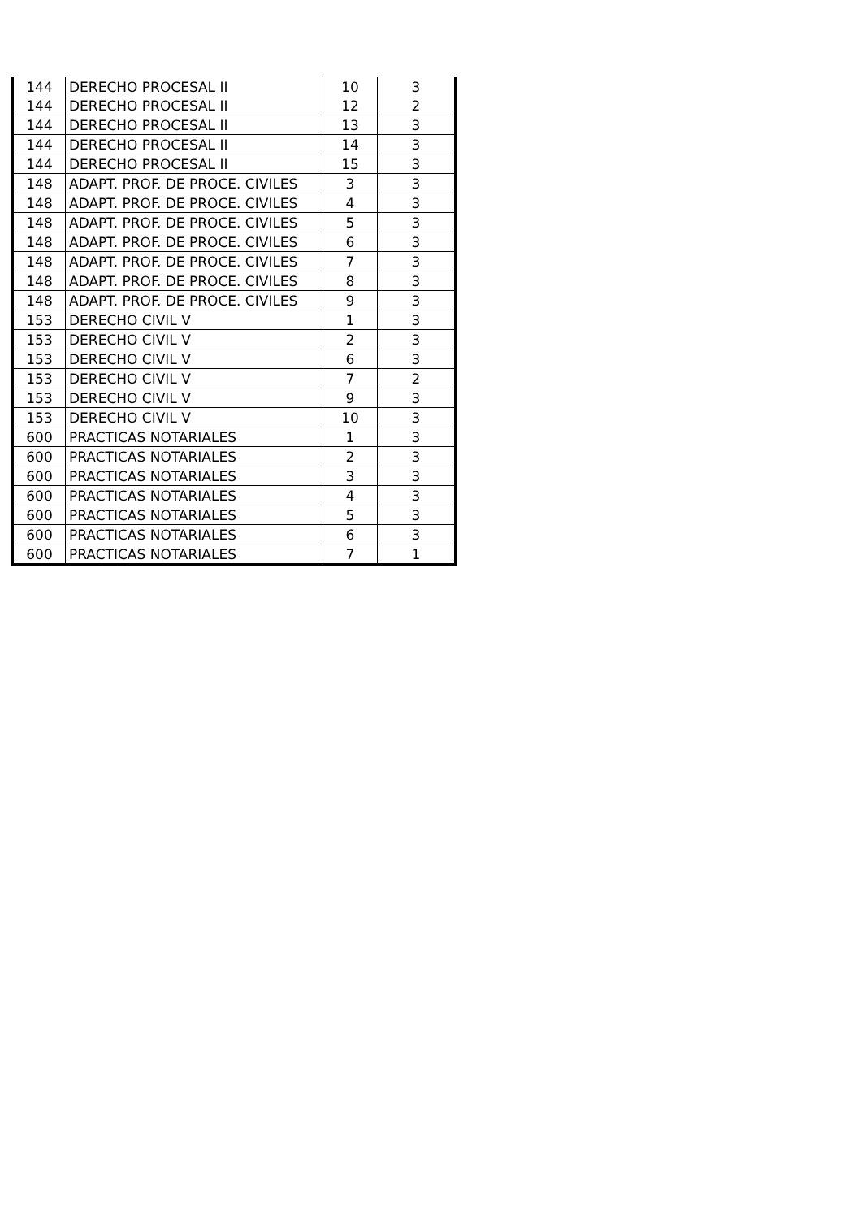| 144 | DERECHO PROCESAL II | 10 | 3 |
| 144 | DERECHO PROCESAL II | 12 | 2 |
| 144 | DERECHO PROCESAL II | 13 | 3 |
| 144 | DERECHO PROCESAL II | 14 | 3 |
| 144 | DERECHO PROCESAL II | 15 | 3 |
| 148 | ADAPT. PROF. DE PROCE. CIVILES | 3 | 3 |
| 148 | ADAPT. PROF. DE PROCE. CIVILES | 4 | 3 |
| 148 | ADAPT. PROF. DE PROCE. CIVILES | 5 | 3 |
| 148 | ADAPT. PROF. DE PROCE. CIVILES | 6 | 3 |
| 148 | ADAPT. PROF. DE PROCE. CIVILES | 7 | 3 |
| 148 | ADAPT. PROF. DE PROCE. CIVILES | 8 | 3 |
| 148 | ADAPT. PROF. DE PROCE. CIVILES | 9 | 3 |
| 153 | DERECHO CIVIL V | 1 | 3 |
| 153 | DERECHO CIVIL V | 2 | 3 |
| 153 | DERECHO CIVIL V | 6 | 3 |
| 153 | DERECHO CIVIL V | 7 | 2 |
| 153 | DERECHO CIVIL V | 9 | 3 |
| 153 | DERECHO CIVIL V | 10 | 3 |
| 600 | PRACTICAS NOTARIALES | 1 | 3 |
| 600 | PRACTICAS NOTARIALES | 2 | 3 |
| 600 | PRACTICAS NOTARIALES | 3 | 3 |
| 600 | PRACTICAS NOTARIALES | 4 | 3 |
| 600 | PRACTICAS NOTARIALES | 5 | 3 |
| 600 | PRACTICAS NOTARIALES | 6 | 3 |
| 600 | PRACTICAS NOTARIALES | 7 | 1 |